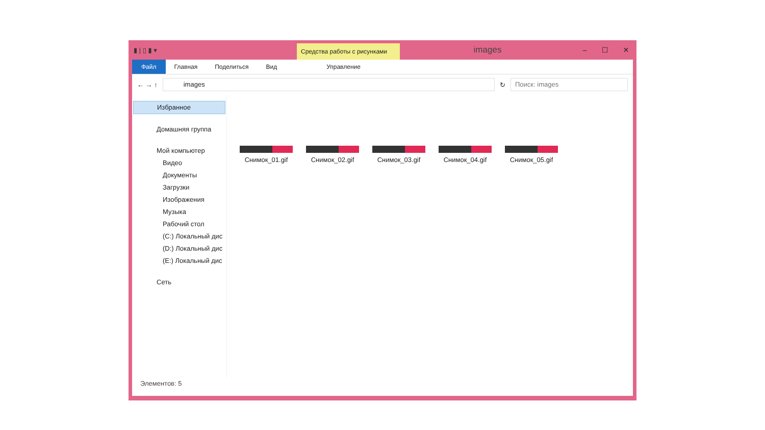▮ | ▯ ▮ ▾
Средства работы с рисунками
images
– ☐ ✕
Файл Главная Поделиться Вид Управление
← → ↑
images
↻
Поиск: images
Избранное
Домашняя группа
Мой компьютер
Видео
Документы
Загрузки
Изображения
Музыка
Рабочий стол
(C:) Локальный дис
(D:) Локальный дис
(E:) Локальный дис
Сеть
Снимок_01.gif Снимок_02.gif Снимок_03.gif Снимок_04.gif Снимок_05.gif
Элементов: 5